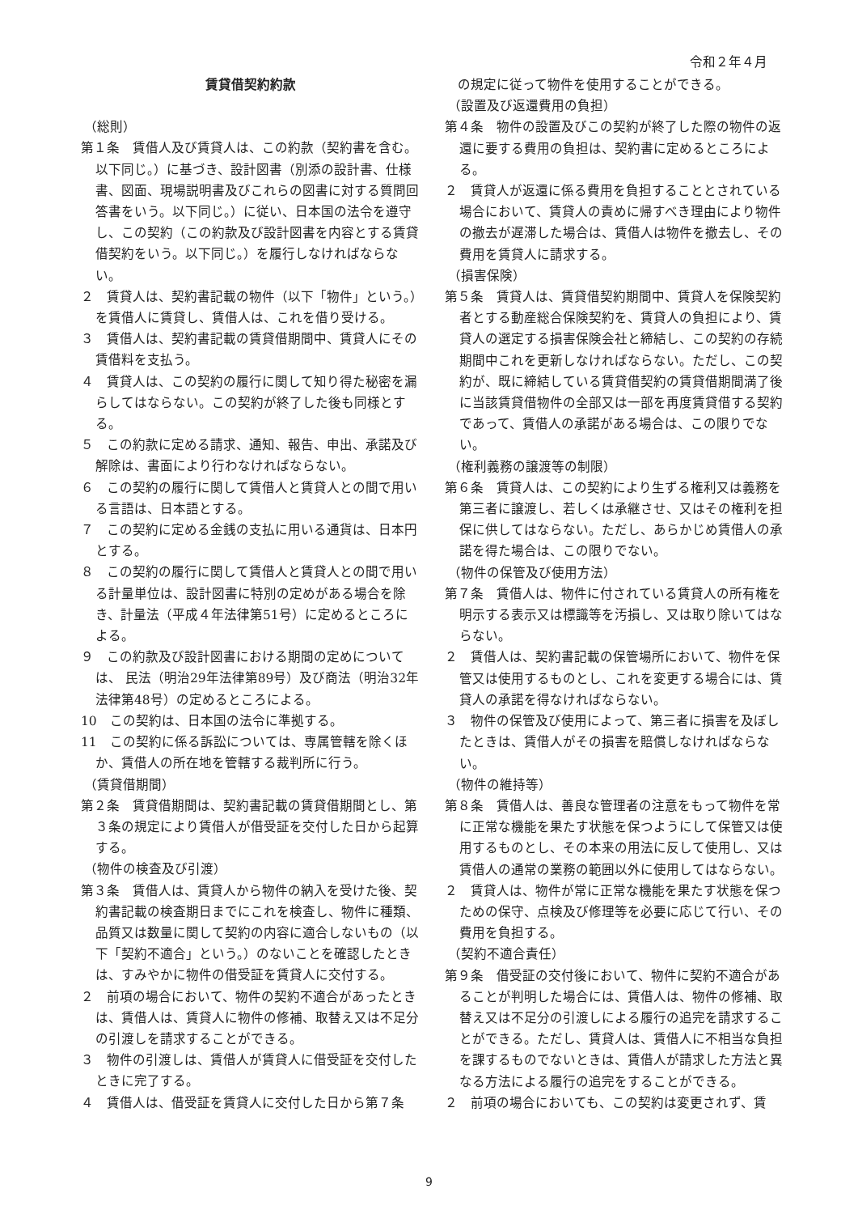令和２年４月
賃貸借契約約款
（総則）
第１条　賃借人及び賃貸人は、この約款（契約書を含む。以下同じ。）に基づき、設計図書（別添の設計書、仕様書、図面、現場説明書及びこれらの図書に対する質問回答書をいう。以下同じ。）に従い、日本国の法令を遵守し、この契約（この約款及び設計図書を内容とする賃貸借契約をいう。以下同じ。）を履行しなければならない。
２　賃貸人は、契約書記載の物件（以下「物件」という。）を賃借人に賃貸し、賃借人は、これを借り受ける。
３　賃借人は、契約書記載の賃貸借期間中、賃貸人にその賃借料を支払う。
４　賃貸人は、この契約の履行に関して知り得た秘密を漏らしてはならない。この契約が終了した後も同様とする。
５　この約款に定める請求、通知、報告、申出、承諾及び解除は、書面により行わなければならない。
６　この契約の履行に関して賃借人と賃貸人との間で用いる言語は、日本語とする。
７　この契約に定める金銭の支払に用いる通貨は、日本円とする。
８　この契約の履行に関して賃借人と賃貸人との間で用いる計量単位は、設計図書に特別の定めがある場合を除き、計量法（平成４年法律第51号）に定めるところによる。
９　この約款及び設計図書における期間の定めについては、 民法（明治29年法律第89号）及び商法（明治32年法律第48号）の定めるところによる。
10　この契約は、日本国の法令に準拠する。
11　この契約に係る訴訟については、専属管轄を除くほか、賃借人の所在地を管轄する裁判所に行う。
（賃貸借期間）
第２条　賃貸借期間は、契約書記載の賃貸借期間とし、第３条の規定により賃借人が借受証を交付した日から起算する。
（物件の検査及び引渡）
第３条　賃借人は、賃貸人から物件の納入を受けた後、契約書記載の検査期日までにこれを検査し、物件に種類、品質又は数量に関して契約の内容に適合しないもの（以下「契約不適合」という。）のないことを確認したときは、すみやかに物件の借受証を賃貸人に交付する。
２　前項の場合において、物件の契約不適合があったときは、賃借人は、賃貸人に物件の修補、取替え又は不足分の引渡しを請求することができる。
３　物件の引渡しは、賃借人が賃貸人に借受証を交付したときに完了する。
４　賃借人は、借受証を賃貸人に交付した日から第７条
　の規定に従って物件を使用することができる。
（設置及び返還費用の負担）
第４条　物件の設置及びこの契約が終了した際の物件の返還に要する費用の負担は、契約書に定めるところによる。
２　賃貸人が返還に係る費用を負担することとされている場合において、賃貸人の責めに帰すべき理由により物件の撤去が遅滞した場合は、賃借人は物件を撤去し、その費用を賃貸人に請求する。
（損害保険）
第５条　賃貸人は、賃貸借契約期間中、賃貸人を保険契約者とする動産総合保険契約を、賃貸人の負担により、賃貸人の選定する損害保険会社と締結し、この契約の存続期間中これを更新しなければならない。ただし、この契約が、既に締結している賃貸借契約の賃貸借期間満了後に当該賃貸借物件の全部又は一部を再度賃貸借する契約であって、賃借人の承諾がある場合は、この限りでない。
（権利義務の譲渡等の制限）
第６条　賃貸人は、この契約により生ずる権利又は義務を第三者に譲渡し、若しくは承継させ、又はその権利を担保に供してはならない。ただし、あらかじめ賃借人の承諾を得た場合は、この限りでない。
（物件の保管及び使用方法）
第７条　賃借人は、物件に付されている賃貸人の所有権を明示する表示又は標識等を汚損し、又は取り除いてはならない。
２　賃借人は、契約書記載の保管場所において、物件を保管又は使用するものとし、これを変更する場合には、賃貸人の承諾を得なければならない。
３　物件の保管及び使用によって、第三者に損害を及ぼしたときは、賃借人がその損害を賠償しなければならない。
（物件の維持等）
第８条　賃借人は、善良な管理者の注意をもって物件を常に正常な機能を果たす状態を保つようにして保管又は使用するものとし、その本来の用法に反して使用し、又は賃借人の通常の業務の範囲以外に使用してはならない。
２　賃貸人は、物件が常に正常な機能を果たす状態を保つための保守、点検及び修理等を必要に応じて行い、その費用を負担する。
（契約不適合責任）
第９条　借受証の交付後において、物件に契約不適合があることが判明した場合には、賃借人は、物件の修補、取替え又は不足分の引渡しによる履行の追完を請求することができる。ただし、賃貸人は、賃借人に不相当な負担を課するものでないときは、賃借人が請求した方法と異なる方法による履行の追完をすることができる。
２　前項の場合においても、この契約は変更されず、賃
9